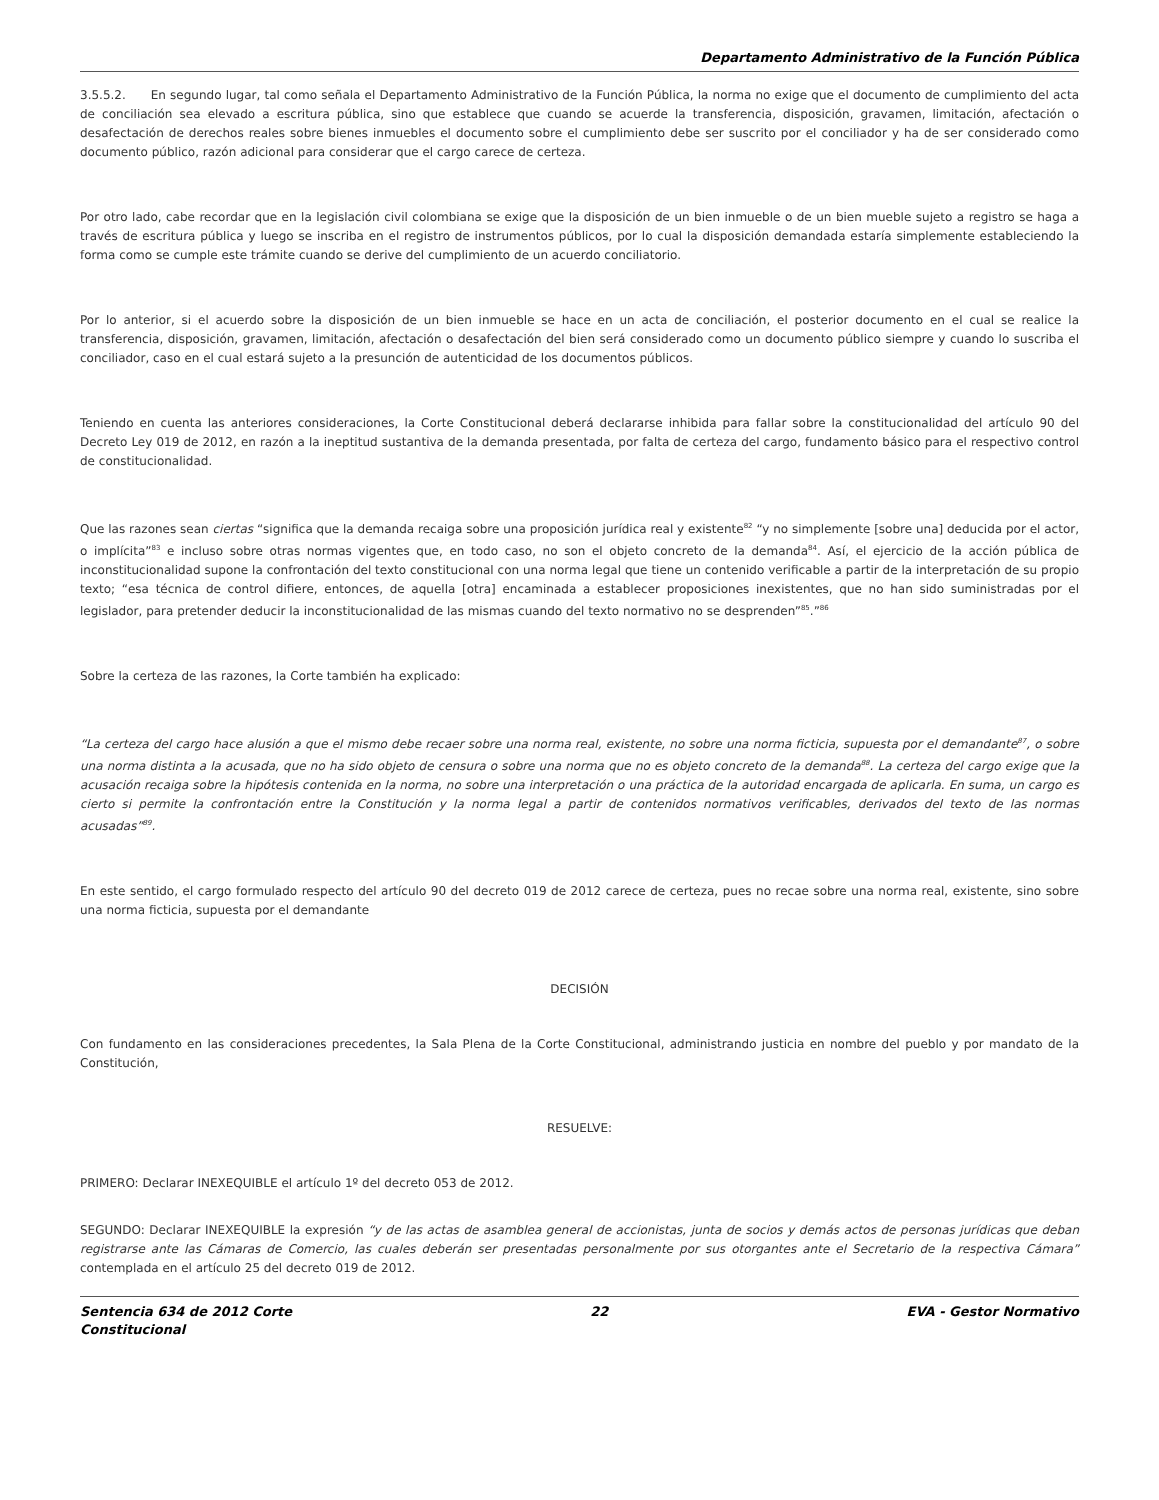Departamento Administrativo de la Función Pública
3.5.5.2. En segundo lugar, tal como señala el Departamento Administrativo de la Función Pública, la norma no exige que el documento de cumplimiento del acta de conciliación sea elevado a escritura pública, sino que establece que cuando se acuerde la transferencia, disposición, gravamen, limitación, afectación o desafectación de derechos reales sobre bienes inmuebles el documento sobre el cumplimiento debe ser suscrito por el conciliador y ha de ser considerado como documento público, razón adicional para considerar que el cargo carece de certeza.
Por otro lado, cabe recordar que en la legislación civil colombiana se exige que la disposición de un bien inmueble o de un bien mueble sujeto a registro se haga a través de escritura pública y luego se inscriba en el registro de instrumentos públicos, por lo cual la disposición demandada estaría simplemente estableciendo la forma como se cumple este trámite cuando se derive del cumplimiento de un acuerdo conciliatorio.
Por lo anterior, si el acuerdo sobre la disposición de un bien inmueble se hace en un acta de conciliación, el posterior documento en el cual se realice la transferencia, disposición, gravamen, limitación, afectación o desafectación del bien será considerado como un documento público siempre y cuando lo suscriba el conciliador, caso en el cual estará sujeto a la presunción de autenticidad de los documentos públicos.
Teniendo en cuenta las anteriores consideraciones, la Corte Constitucional deberá declararse inhibida para fallar sobre la constitucionalidad del artículo 90 del Decreto Ley 019 de 2012, en razón a la ineptitud sustantiva de la demanda presentada, por falta de certeza del cargo, fundamento básico para el respectivo control de constitucionalidad.
Que las razones sean ciertas “significa que la demanda recaiga sobre una proposición jurídica real y existente<sup>82</sup> “y no simplemente [sobre una] deducida por el actor, o implícita”<sup>83</sup> e incluso sobre otras normas vigentes que, en todo caso, no son el objeto concreto de la demanda<sup>84</sup>. Así, el ejercicio de la acción pública de inconstitucionalidad supone la confrontación del texto constitucional con una norma legal que tiene un contenido verificable a partir de la interpretación de su propio texto; “esa técnica de control difiere, entonces, de aquella [otra] encaminada a establecer proposiciones inexistentes, que no han sido suministradas por el legislador, para pretender deducir la inconstitucionalidad de las mismas cuando del texto normativo no se desprenden”<sup>85</sup>.”<sup>86</sup>
Sobre la certeza de las razones, la Corte también ha explicado:
“La certeza del cargo hace alusión a que el mismo debe recaer sobre una norma real, existente, no sobre una norma ficticia, supuesta por el demandante<sup>87</sup>, o sobre una norma distinta a la acusada, que no ha sido objeto de censura o sobre una norma que no es objeto concreto de la demanda<sup>88</sup>. La certeza del cargo exige que la acusación recaiga sobre la hipótesis contenida en la norma, no sobre una interpretación o una práctica de la autoridad encargada de aplicarla. En suma, un cargo es cierto si permite la confrontación entre la Constitución y la norma legal a partir de contenidos normativos verificables, derivados del texto de las normas acusadas”<sup>89</sup>.
En este sentido, el cargo formulado respecto del artículo 90 del decreto 019 de 2012 carece de certeza, pues no recae sobre una norma real, existente, sino sobre una norma ficticia, supuesta por el demandante
DECISIÓN
Con fundamento en las consideraciones precedentes, la Sala Plena de la Corte Constitucional, administrando justicia en nombre del pueblo y por mandato de la Constitución,
RESUELVE:
PRIMERO: Declarar INEXEQUIBLE el artículo 1º del decreto 053 de 2012.
SEGUNDO: Declarar INEXEQUIBLE la expresión “y de las actas de asamblea general de accionistas, junta de socios y demás actos de personas jurídicas que deban registrarse ante las Cámaras de Comercio, las cuales deberán ser presentadas personalmente por sus otorgantes ante el Secretario de la respectiva Cámara” contemplada en el artículo 25 del decreto 019 de 2012.
Sentencia 634 de 2012 Corte
Constitucional 22 EVA - Gestor Normativo